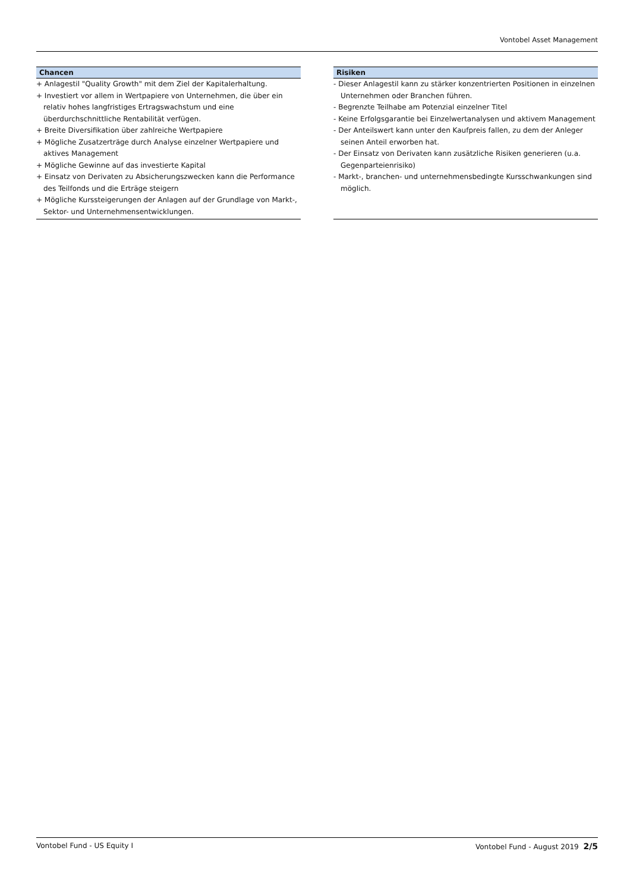Vontobel Asset Management
Chancen
+ Anlagestil "Quality Growth" mit dem Ziel der Kapitalerhaltung.
+ Investiert vor allem in Wertpapiere von Unternehmen, die über ein relativ hohes langfristiges Ertragswachstum und eine überdurchschnittliche Rentabilität verfügen.
+ Breite Diversifikation über zahlreiche Wertpapiere
+ Mögliche Zusatzerträge durch Analyse einzelner Wertpapiere und aktives Management
+ Mögliche Gewinne auf das investierte Kapital
+ Einsatz von Derivaten zu Absicherungszwecken kann die Performance des Teilfonds und die Erträge steigern
+ Mögliche Kurssteigerungen der Anlagen auf der Grundlage von Markt-, Sektor- und Unternehmensentwicklungen.
Risiken
- Dieser Anlagestil kann zu stärker konzentrierten Positionen in einzelnen Unternehmen oder Branchen führen.
- Begrenzte Teilhabe am Potenzial einzelner Titel
- Keine Erfolgsgarantie bei Einzelwertanalysen und aktivem Management
- Der Anteilswert kann unter den Kaufpreis fallen, zu dem der Anleger seinen Anteil erworben hat.
- Der Einsatz von Derivaten kann zusätzliche Risiken generieren (u.a. Gegenparteienrisiko)
- Markt-, branchen- und unternehmensbedingte Kursschwankungen sind möglich.
Vontobel Fund - US Equity I Vontobel Fund - August 2019 2/5